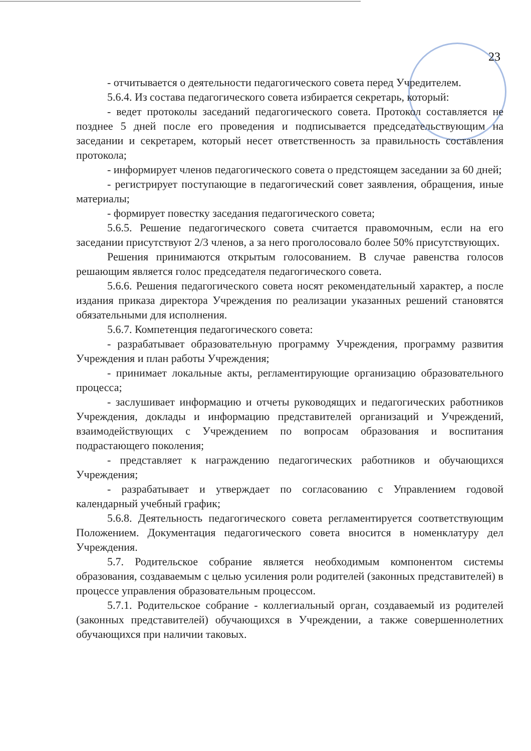23
- отчитывается о деятельности педагогического совета перед Учредителем.
5.6.4. Из состава педагогического совета избирается секретарь, который:
- ведет протоколы заседаний педагогического совета. Протокол составляется не позднее 5 дней после его проведения и подписывается председательствующим на заседании и секретарем, который несет ответственность за правильность составления протокола;
- информирует членов педагогического совета о предстоящем заседании за 60 дней;
- регистрирует поступающие в педагогический совет заявления, обращения, иные материалы;
- формирует повестку заседания педагогического совета;
5.6.5. Решение педагогического совета считается правомочным, если на его заседании присутствуют 2/3 членов, а за него проголосовало более 50% присутствующих.
Решения принимаются открытым голосованием. В случае равенства голосов решающим является голос председателя педагогического совета.
5.6.6. Решения педагогического совета носят рекомендательный характер, а после издания приказа директора Учреждения по реализации указанных решений становятся обязательными для исполнения.
5.6.7. Компетенция педагогического совета:
- разрабатывает образовательную программу Учреждения, программу развития Учреждения и план работы Учреждения;
- принимает локальные акты, регламентирующие организацию образовательного процесса;
- заслушивает информацию и отчеты руководящих и педагогических работников Учреждения, доклады и информацию представителей организаций и Учреждений, взаимодействующих с Учреждением по вопросам образования и воспитания подрастающего поколения;
- представляет к награждению педагогических работников и обучающихся Учреждения;
- разрабатывает и утверждает по согласованию с Управлением годовой календарный учебный график;
5.6.8. Деятельность педагогического совета регламентируется соответствующим Положением. Документация педагогического совета вносится в номенклатуру дел Учреждения.
5.7. Родительское собрание является необходимым компонентом системы образования, создаваемым с целью усиления роли родителей (законных представителей) в процессе управления образовательным процессом.
5.7.1. Родительское собрание - коллегиальный орган, создаваемый из родителей (законных представителей) обучающихся в Учреждении, а также совершеннолетних обучающихся при наличии таковых.